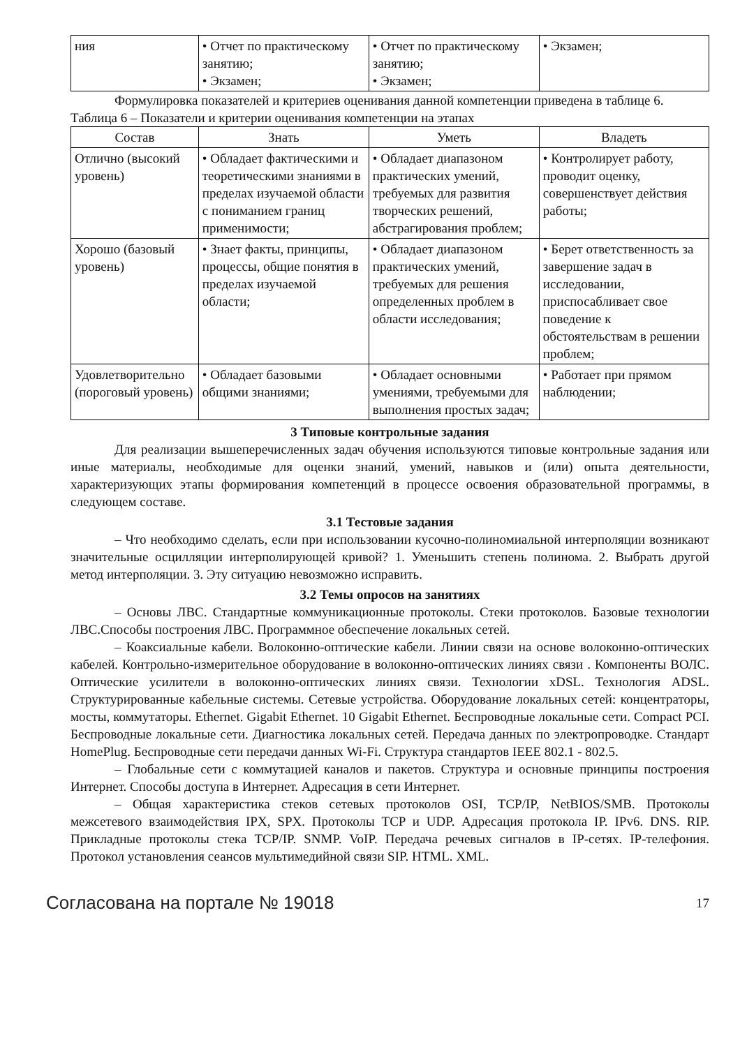| ния | • Отчет по практиче­скому занятию; • Экзамен; | • Отчет по практиче­скому занятию; • Экзамен; | • Экзамен; |
Формулировка показателей и критериев оценивания данной компетенции приведена в таблице 6.
Таблица 6 – Показатели и критерии оценивания компетенции на этапах
| Состав | Знать | Уметь | Владеть |
| --- | --- | --- | --- |
| Отлично (высокий уровень) | • Обладает фактическими и теоретическими знаниями в пределах изучаемой области с пониманием границ применимости; | • Обладает диапазоном практических умений, требуемых для развития творческих решений, абстрагирования проблем; | • Контролирует работу, проводит оценку, совершенствует действия работы; |
| Хорошо (базовый уровень) | • Знает факты, принципы, процессы, общие понятия в пределах изучаемой области; | • Обладает диапазоном практических умений, требуемых для решения определенных проблем в области исследования; | • Берет ответственность за завершение задач в исследовании, приспосабливает свое поведение к обстоятельствам в решении проблем; |
| Удовлетворительно (пороговый уровень) | • Обладает базовыми общими знаниями; | • Обладает основными умениями, требуемыми для выполнения простых задач; | • Работает при прямом наблюдении; |
3 Типовые контрольные задания
Для реализации вышеперечисленных задач обучения используются типовые контрольные задания или иные материалы, необходимые для оценки знаний, умений, навыков и (или) опыта деятельности, характеризующих этапы формирования компетенций в процессе освоения образовательной программы, в следующем составе.
3.1 Тестовые задания
– Что необходимо сделать, если при использовании кусочно-полиномиальной интерполяции возникают значительные осцилляции интерполирующей кривой? 1. Уменьшить степень полинома. 2. Выбрать другой метод интерполяции. 3. Эту ситуацию невозможно исправить.
3.2 Темы опросов на занятиях
– Основы ЛВС. Стандартные коммуникационные протоколы. Стеки протоколов. Базовые технологии ЛВС.Способы построения ЛВС. Программное обеспечение локальных сетей.
– Коаксиальные кабели. Волоконно-оптические кабели. Линии связи на основе волоконно-оптических кабелей. Контрольно-измерительное оборудование в волоконно-оптических линиях связи . Компоненты ВОЛС. Оптические усилители в волоконно-оптических линиях связи. Технологии xDSL. Технология ADSL. Структурированные кабельные системы. Сетевые устройства. Оборудование локальных сетей: концентраторы, мосты, коммутаторы. Ethernet. Gigabit Ethernet. 10 Gigabit Ethernet. Беспроводные локальные сети. Compact PCI. Беспроводные локальные сети. Диагностика локальных сетей. Передача данных по электропроводке. Стандарт HomePlug. Беспроводные сети передачи данных Wi-Fi. Структура стандартов IEEE 802.1 - 802.5.
– Глобальные сети с коммутацией каналов и пакетов. Структура и основные принципы построения Интернет. Способы доступа в Интернет. Адресация в сети Интернет.
– Общая характеристика стеков сетевых протоколов OSI, TCP/IP, NetBIOS/SMB. Протоколы межсетевого взаимодействия IPX, SPX. Протоколы TCP и UDP. Адресация протокола IP. IPv6. DNS. RIP. Прикладные протоколы стека TCP/IP. SNMP. VoIP. Передача речевых сигналов в IP-сетях. IP-телефония. Протокол установления сеансов мультимедийной связи SIP. HTML. XML.
Согласована на портале № 19018 17